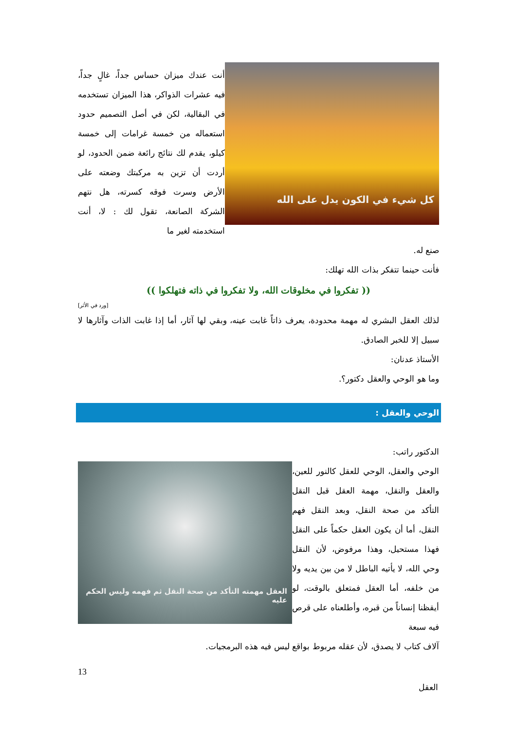كل شيء في الكون يدل على الله
أنت عندك ميزان حساس جداً، غالٍ جداً، فيه عشرات الذواكر، هذا الميزان تستخدمه في البقالية، لكن في أصل التصميم حدود استعماله من خمسة غرامات إلى خمسة كيلو، يقدم لك نتائج رائعة ضمن الحدود، لو أردت أن تزين به مركبتك وضعته على الأرض وسرت فوقه كسرته، هل نتهم الشركة الصانعة، تقول لك : لا، أنت استخدمته لغير ما
صنع له.
فأنت حينما تتفكر بذات الله تهلك:
(( تفكروا في مخلوقات الله، ولا تفكروا في ذاته فتهلكوا ))
[ورد في الأثر]
لذلك العقل البشري له مهمة محدودة، يعرف ذاتاً غابت عينه، وبقي لها آثار، أما إذا غابت الذات وآثارها لا سبيل إلا للخبر الصادق.
الأستاذ عدنان:
وما هو الوحي والعقل دكتور؟.
الوحي والعقل :
الدكتور راتب:
الوحي والعقل، الوحي للعقل كالنور للعين، والعقل والنقل، مهمة العقل قبل النقل التأكد من صحة النقل، وبعد النقل فهم النقل، أما أن يكون العقل حكماً على النقل فهذا مستحيل، وهذا مرفوض، لأن النقل وحي الله، لا يأتيه الباطل لا من بين يديه ولا من خلفه، أما العقل فمتعلق بالوقت، لو أيقظنا إنساناً من قبره، وأطلعناه على قرص فيه سبعة
العقل مهمته التأكد من صحة النقل ثم فهمه وليس الحكم عليه
آلاف كتاب لا يصدق، لأن عقله مربوط بواقع ليس فيه هذه البرمجيات.
13
العقل